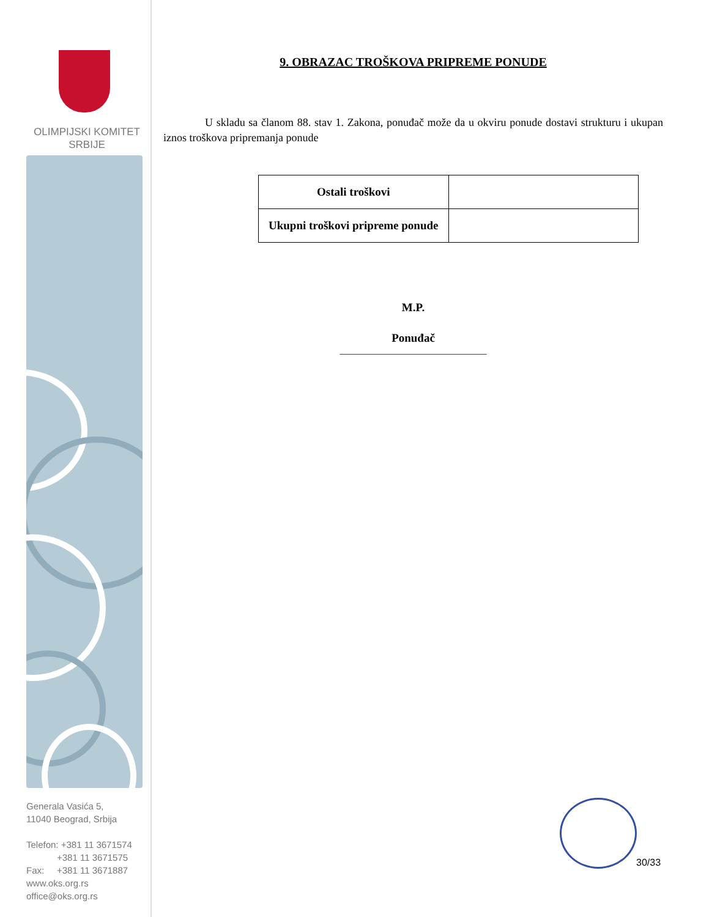OLIMPIJSKI KOMITET
SRBIJE
Generala Vasića 5,
11040 Beograd, Srbija
Telefon: +381 11 3671574
+381 11 3671575
Fax: +381 11 3671887
www.oks.org.rs
office@oks.org.rs
9. OBRAZAC TROŠKOVA PRIPREME PONUDE
U skladu sa članom 88. stav 1. Zakona, ponuđač može da u okviru ponude dostavi strukturu i ukupan iznos troškova pripremanja ponude
| Ostali troškovi | |
| Ukupni troškovi pripreme ponude | |
M.P.
Ponuđač
______________________________
30/33